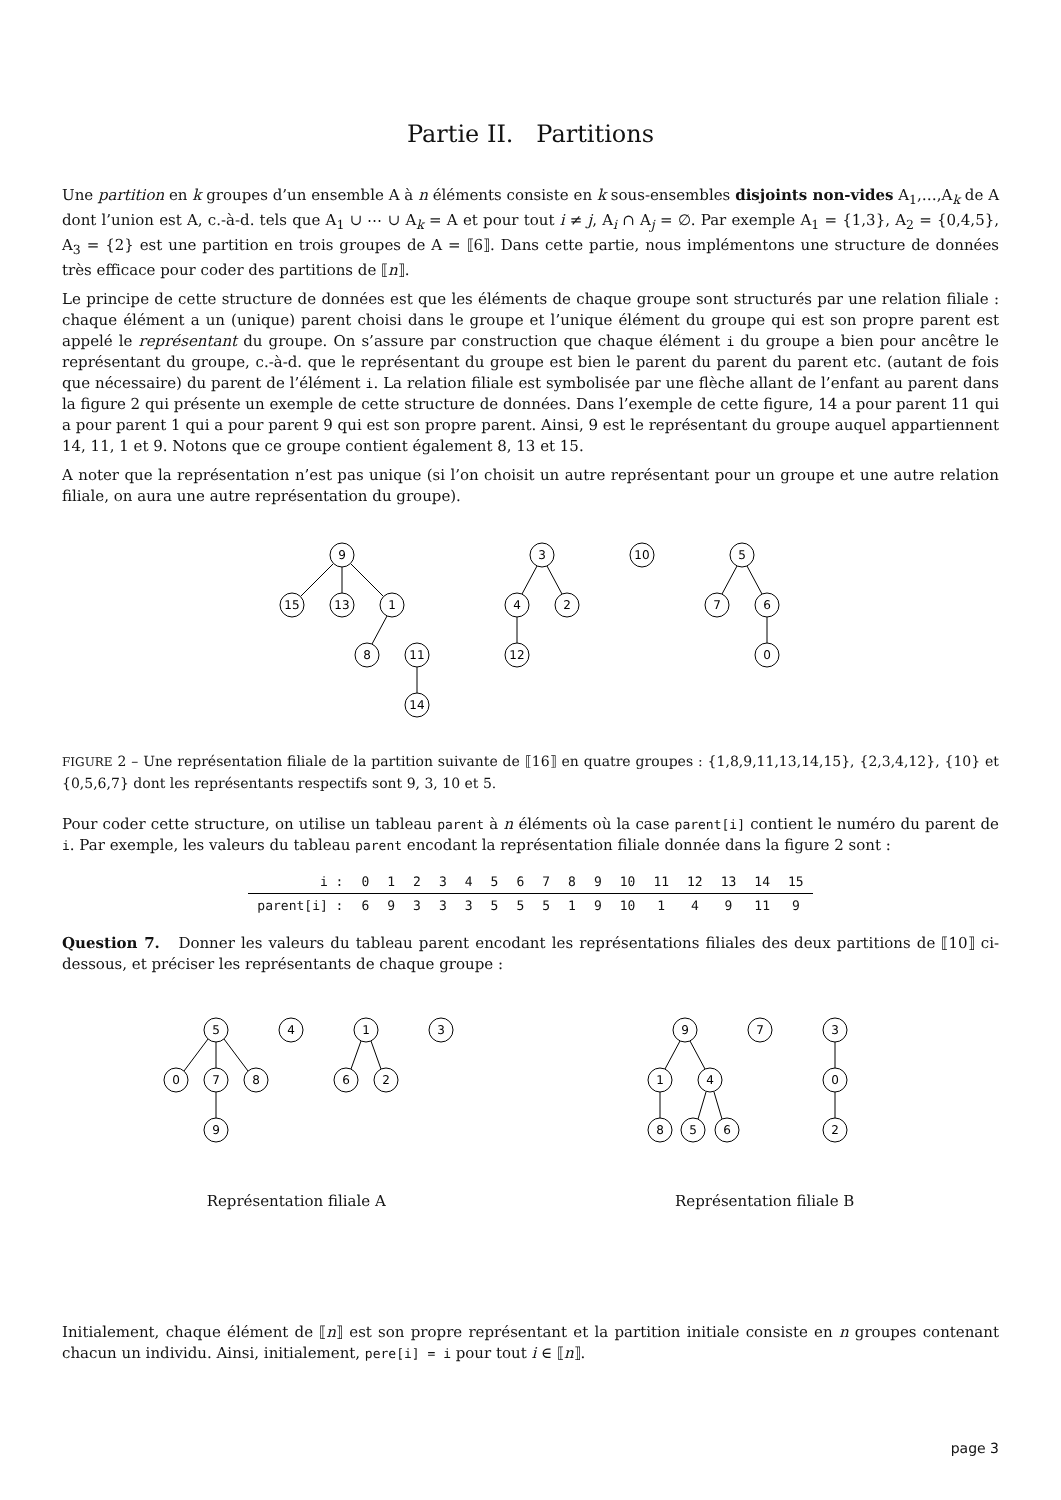Partie II. Partitions
Une partition en k groupes d’un ensemble A à n éléments consiste en k sous-ensembles disjoints non-vides A<sub>1</sub>,…,A<sub>k</sub> de A dont l’union est A, c.-à-d. tels que A<sub>1</sub> ∪ ⋯ ∪ A<sub>k</sub> = A et pour tout i ≠ j, A<sub>i</sub> ∩ A<sub>j</sub> = ∅. Par exemple A<sub>1</sub> = {1,3}, A<sub>2</sub> = {0,4,5}, A<sub>3</sub> = {2} est une partition en trois groupes de A = ⟦6⟧. Dans cette partie, nous implémentons une structure de données très efficace pour coder des partitions de ⟦n⟧.
Le principe de cette structure de données est que les éléments de chaque groupe sont structurés par une relation filiale : chaque élément a un (unique) parent choisi dans le groupe et l’unique élément du groupe qui est son propre parent est appelé le représentant du groupe. On s’assure par construction que chaque élément i du groupe a bien pour ancêtre le représentant du groupe, c.-à-d. que le représentant du groupe est bien le parent du parent du parent etc. (autant de fois que nécessaire) du parent de l’élément i. La relation filiale est symbolisée par une flèche allant de l’enfant au parent dans la figure 2 qui présente un exemple de cette structure de données. Dans l’exemple de cette figure, 14 a pour parent 11 qui a pour parent 1 qui a pour parent 9 qui est son propre parent. Ainsi, 9 est le représentant du groupe auquel appartiennent 14, 11, 1 et 9. Notons que ce groupe contient également 8, 13 et 15.
A noter que la représentation n’est pas unique (si l’on choisit un autre représentant pour un groupe et une autre relation filiale, on aura une autre représentation du groupe).
9
15
13
1
8
11
14
3
4
2
12
10
5
7
6
0
FIGURE 2 – Une représentation filiale de la partition suivante de ⟦16⟧ en quatre groupes : {1,8,9,11,13,14,15}, {2,3,4,12}, {10} et {0,5,6,7} dont les représentants respectifs sont 9, 3, 10 et 5.
Pour coder cette structure, on utilise un tableau parent à n éléments où la case parent[i] contient le numéro du parent de i. Par exemple, les valeurs du tableau parent encodant la représentation filiale donnée dans la figure 2 sont :
| i : | 0 | 1 | 2 | 3 | 4 | 5 | 6 | 7 | 8 | 9 | 10 | 11 | 12 | 13 | 14 | 15 |
| parent[i] : | 6 | 9 | 3 | 3 | 3 | 5 | 5 | 5 | 1 | 9 | 10 | 1 | 4 | 9 | 11 | 9 |
Question 7. Donner les valeurs du tableau parent encodant les représentations filiales des deux partitions de ⟦10⟧ ci-dessous, et préciser les représentants de chaque groupe :
5
0
7
8
9
4
1
6
2
3
Représentation filiale A
9
1
4
8
5
6
7
3
0
2
Représentation filiale B
Initialement, chaque élément de ⟦n⟧ est son propre représentant et la partition initiale consiste en n groupes contenant chacun un individu. Ainsi, initialement, pere[i] = i pour tout i ∈ ⟦n⟧.
page 3